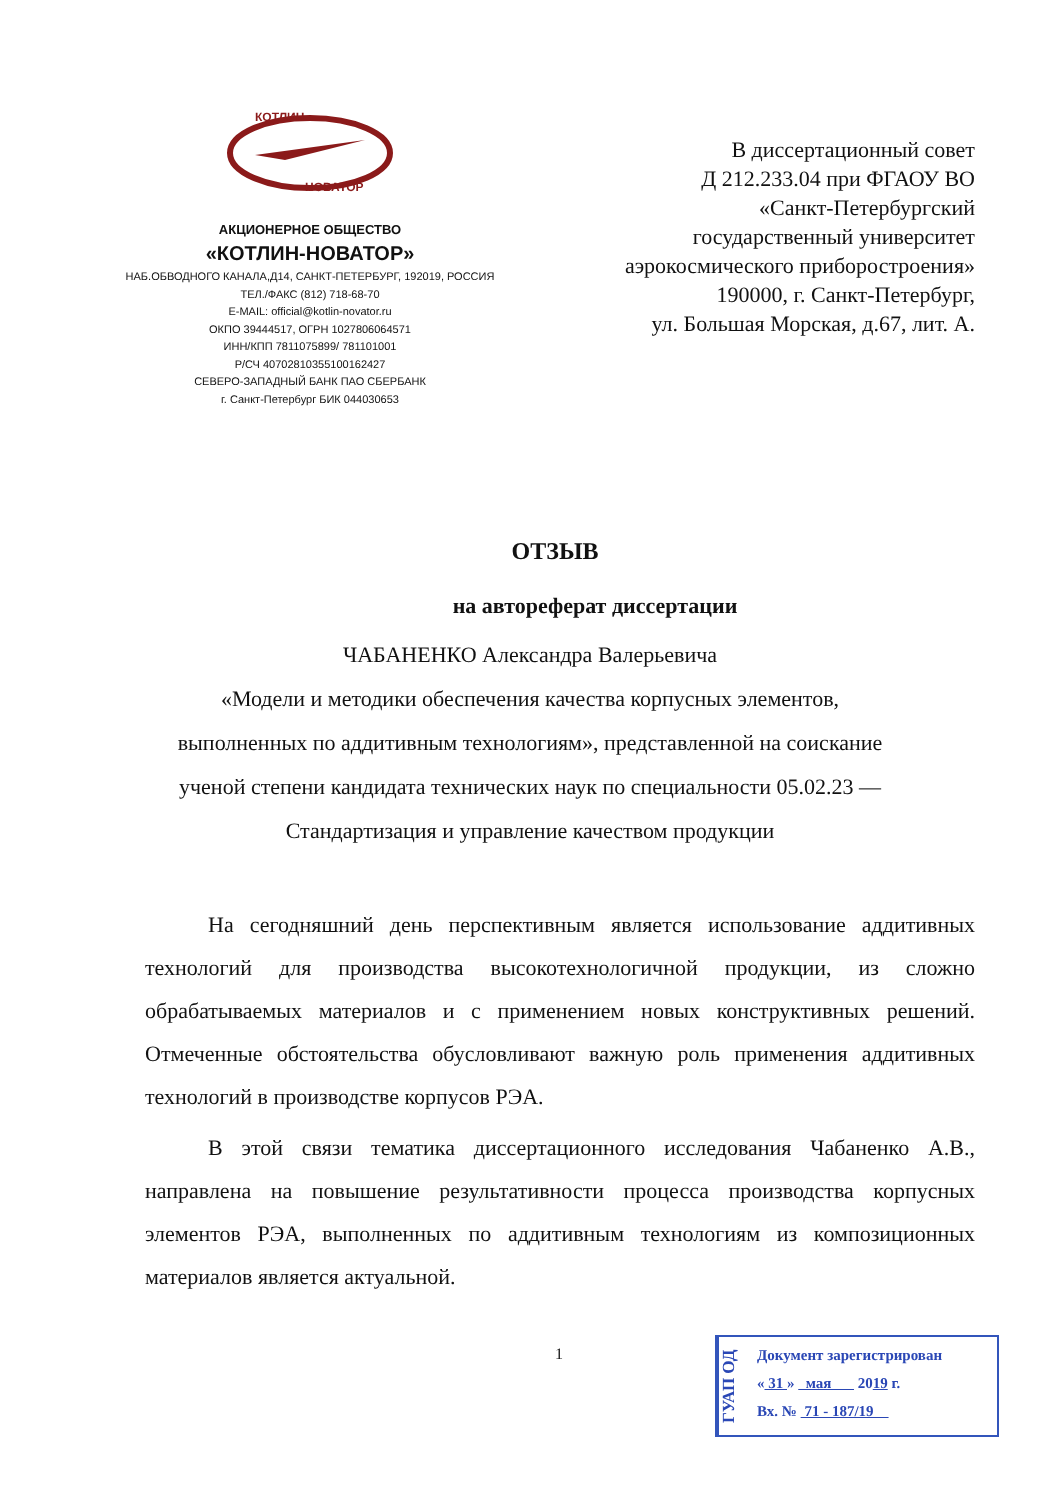КОТЛИН
НОВАТОР
АКЦИОНЕРНОЕ ОБЩЕСТВО
«КОТЛИН-НОВАТОР»
НАБ.ОБВОДНОГО КАНАЛА,Д14, САНКТ-ПЕТЕРБУРГ, 192019, РОССИЯ
ТЕЛ./ФАКС (812) 718-68-70
E-MAIL: official@kotlin-novator.ru
ОКПО 39444517, ОГРН 1027806064571
ИНН/КПП 7811075899/ 781101001
Р/СЧ 40702810355100162427
СЕВЕРО-ЗАПАДНЫЙ БАНК ПАО СБЕРБАНК
г. Санкт-Петербург БИК 044030653
В диссертационный совет
Д 212.233.04 при ФГАОУ ВО
«Санкт-Петербургский
государственный университет
аэрокосмического приборостроения»
190000, г. Санкт-Петербург,
ул. Большая Морская, д.67, лит. А.
ОТЗЫВ
на автореферат диссертации
ЧАБАНЕНКО Александра Валерьевича
«Модели и методики обеспечения качества корпусных элементов,
выполненных по аддитивным технологиям», представленной на соискание
ученой степени кандидата технических наук по специальности 05.02.23 —
Стандартизация и управление качеством продукции
На сегодняшний день перспективным является использование аддитивных технологий для производства высокотехнологичной продукции, из сложно обрабатываемых материалов и с применением новых конструктивных решений. Отмеченные обстоятельства обусловливают важную роль применения аддитивных технологий в производстве корпусов РЭА.
В этой связи тематика диссертационного исследования Чабаненко А.В., направлена на повышение результативности процесса производства корпусных элементов РЭА, выполненных по аддитивным технологиям из композиционных материалов является актуальной.
1
ГУАП ОД
Документ зарегистрирован
« 31 » мая 2019 г.
Вх. № 71 - 187/19